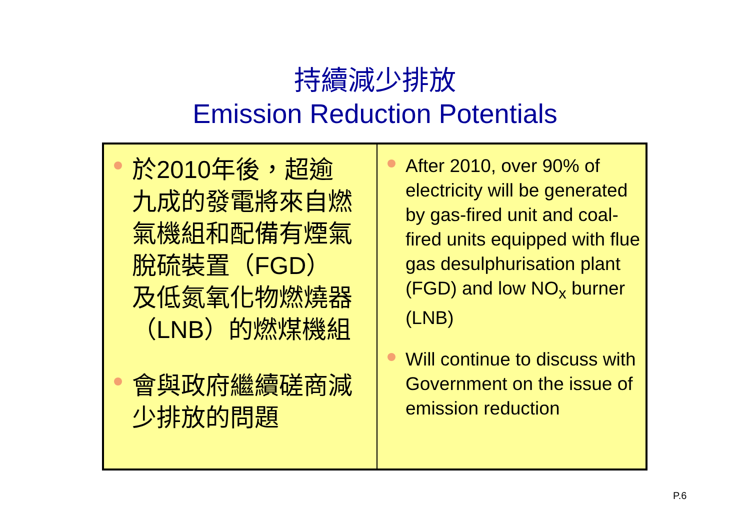持續減少排放
Emission Reduction Potentials
| 於2010年後，超逾九成的發電將來自燃氣機組和配備有煙氣脫硫裝置（FGD）及低氮氧化物燃燒器（LNB）的燃煤機組 會與政府繼續磋商減少排放的問題 | After 2010, over 90% of electricity will be generated by gas-fired unit and coal-fired units equipped with flue gas desulphurisation plant (FGD) and low NO<sub>x</sub> burner (LNB) Will continue to discuss with Government on the issue of emission reduction |
P.6